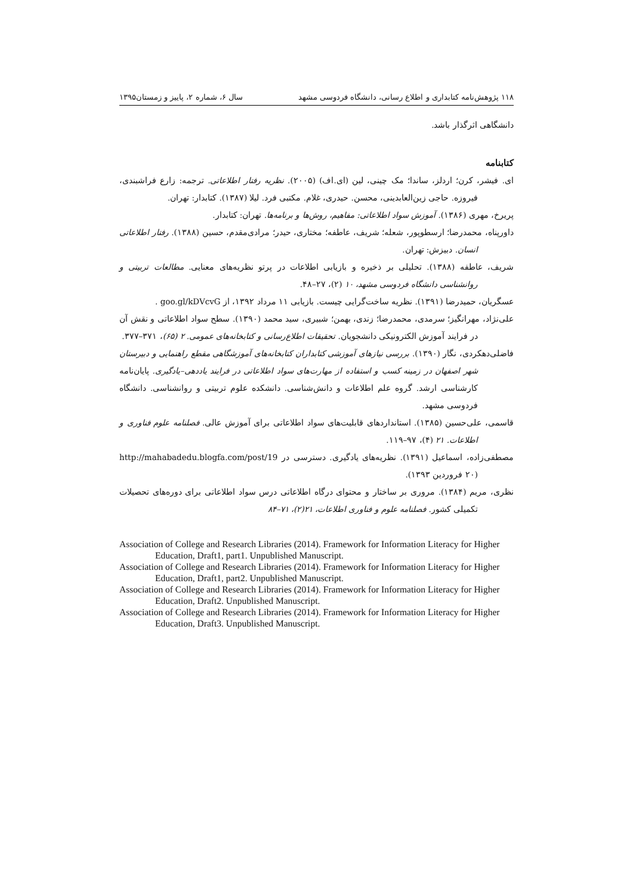۱۱۸ پژوهش‌نامه کتابداری و اطلاع رسانی، دانشگاه فردوسی مشهد سال ۶، شماره ۲، پاییز و زمستان۱۳۹۵
دانشگاهی اثرگذار باشد.
کتابنامه
ای. فیشر، کرن؛ اردلز، ساندا؛ مک چینی، لین (ای.اف) (۲۰۰۵). نظریه رفتار اطلاعاتی. ترجمه: زارع فراشبندی، فیروزه. حاجی زین‌العابدینی، محسن. حیدری، غلام. مکتبی فرد. لیلا (۱۳۸۷). کتابدار: تهران.
پریرخ، مهری (۱۳۸۶). آموزش سواد اطلاعاتی: مفاهیم، روش‌ها و برنامه‌ها. تهران: کتابدار.
داورپناه، محمدرضا؛ ارسطوپور، شعله؛ شریف، عاطفه؛ مختاری، حیدر؛ مرادی‌مقدم، حسین (۱۳۸۸). رفتار اطلاعاتی انسان. دبیزش: تهران.
شریف، عاطفه (۱۳۸۸). تحلیلی بر ذخیره و بازیابی اطلاعات در پرتو نظریه‌های معنایی. مطالعات تربیتی و روانشناسی دانشگاه فردوسی مشهد، ۱۰ (۲)، ۲۷–۴۸.
عسگریان، حمیدرضا (۱۳۹۱). نظریه ساخت‌گرایی چیست. بازیابی ۱۱ مرداد ۱۳۹۲، از goo.gl/kDVcvG .
علی‌نژاد، مهرانگیز؛ سرمدی، محمدرضا؛ زندی، بهمن؛ شبیری، سید محمد (۱۳۹۰). سطح سواد اطلاعاتی و نقش آن در فرایند آموزش الکترونیکی دانشجویان. تحقیقات اطلاع‌رسانی و کتابخانه‌های عمومی. ۲ (۶۵)، ۳۷۱–۳۷۷.
فاضلی‌دهکردی، نگار (۱۳۹۰). بررسی نیازهای آموزشی کتابداران کتابخانه‌های آموزشگاهی مقطع راهنمایی و دبیرستان شهر اصفهان در زمینه کسب و استفاده از مهارت‌های سواد اطلاعاتی در فرایند یاددهی–یادگیری. پایان‌نامه کارشناسی ارشد. گروه علم اطلاعات و دانش‌شناسی. دانشکده علوم تربیتی و روانشناسی. دانشگاه فردوسی مشهد.
قاسمی، علی‌حسین (۱۳۸۵). استانداردهای قابلیت‌های سواد اطلاعاتی برای آموزش عالی. فصلنامه علوم فناوری و اطلاعات. ۲۱ (۴)، ۹۷–۱۱۹.
مصطفی‌زاده، اسماعیل (۱۳۹۱). نظریه‌های یادگیری. دسترسی در http://mahabadedu.blogfa.com/post/19 (۲۰ فروردین ۱۳۹۳).
نظری، مریم (۱۳۸۴). مروری بر ساختار و محتوای درگاه اطلاعاتی درس سواد اطلاعاتی برای دوره‌های تحصیلات تکمیلی کشور. فصلنامه علوم و فناوری اطلاعات، ۲۱(۲)، ۷۱–۸۴
Association of College and Research Libraries (2014). Framework for Information Literacy for Higher Education, Draft1, part1. Unpublished Manuscript.
Association of College and Research Libraries (2014). Framework for Information Literacy for Higher Education, Draft1, part2. Unpublished Manuscript.
Association of College and Research Libraries (2014). Framework for Information Literacy for Higher Education, Draft2. Unpublished Manuscript.
Association of College and Research Libraries (2014). Framework for Information Literacy for Higher Education, Draft3. Unpublished Manuscript.